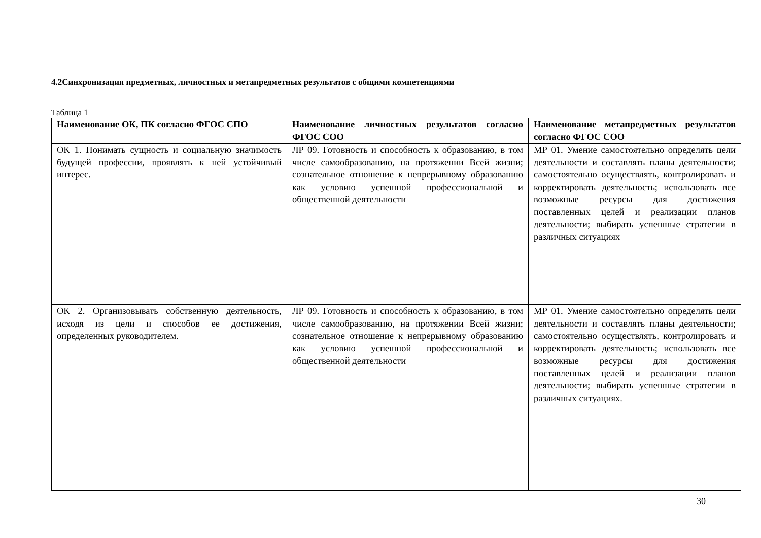4.2Синхронизация предметных, личностных и метапредметных результатов с общими компетенциями
Таблица 1
| Наименование ОК, ПК согласно ФГОС СПО | Наименование личностных результатов согласно ФГОС СОО | Наименование метапредметных результатов согласно ФГОС СОО |
| --- | --- | --- |
| ОК 1. Понимать сущность и социальную значимость будущей профессии, проявлять к ней устойчивый интерес. | ЛР 09. Готовность и способность к образованию, в том числе самообразованию, на протяжении Всей жизни; сознательное отношение к непрерывному образованию как условию успешной профессиональной и общественной деятельности | МР 01. Умение самостоятельно определять цели деятельности и составлять планы деятельности; самостоятельно осуществлять, контролировать и корректировать деятельность; использовать все возможные ресурсы для достижения поставленных целей и реализации планов деятельности; выбирать успешные стратегии в различных ситуациях |
| ОК 2. Организовывать собственную деятельность, исходя из цели и способов ее достижения, определенных руководителем. | ЛР 09. Готовность и способность к образованию, в том числе самообразованию, на протяжении Всей жизни; сознательное отношение к непрерывному образованию как условию успешной профессиональной и общественной деятельности | МР 01. Умение самостоятельно определять цели деятельности и составлять планы деятельности; самостоятельно осуществлять, контролировать и корректировать деятельность; использовать все возможные ресурсы для достижения поставленных целей и реализации планов деятельности; выбирать успешные стратегии в различных ситуациях. |
30